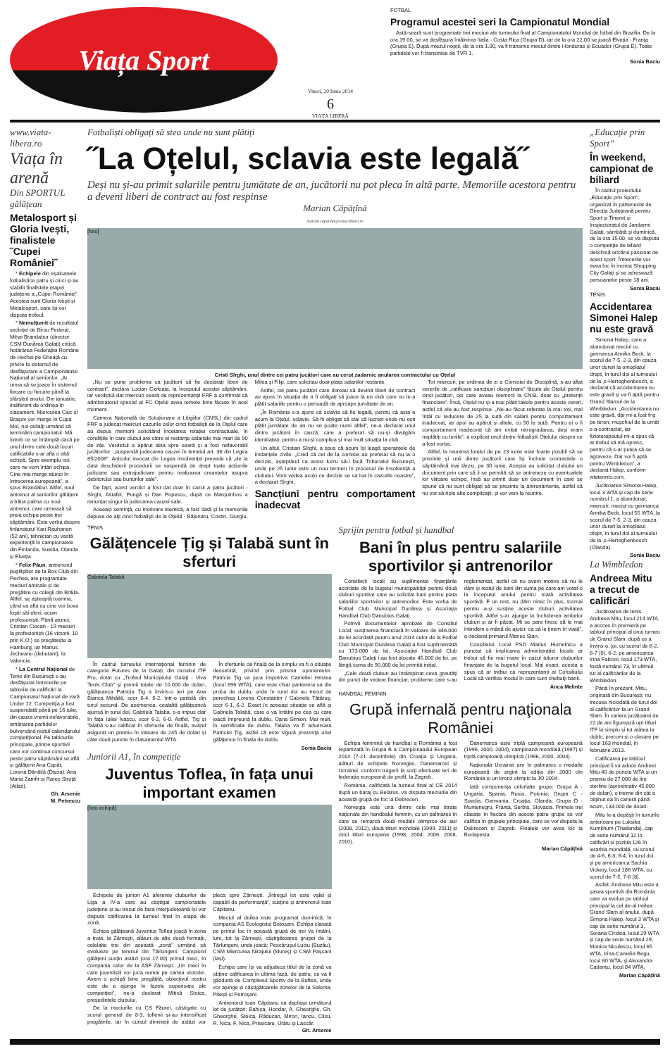Viața Sport
Vineri, 20 Iunie 2014
6
VIAȚA LIBERĂ
FOTBAL
Programul acestei seri la Campionatul Mondial
Astă-seară sunt programate trei meciuri ale turneului final al Campionatului Mondial de fotbal din Brazilia. De la ora 19.00, se va desfășura întâlnirea Italia - Costa Rica (Grupa D), iar de la ora 22.00 se joacă Elveția - Franța (Grupa E). După miezul nopții, de la ora 1.00, va fi transmis meciul dintre Honduras și Ecuador (Grupa E). Toate partidele vor fi transmise de TVR 1.
Sonia Baciu
www.viata-libera.ro
Viața în arenă
Din SPORTUL gălățean
Metalosport și Gloria Ivești, finalistele ˝Cupei României˝
* Echipele din eșaloanele fotbalistice patru și cinci și-au stabilit finalistele etapei județene a „Cupei României”. Acestea sunt Gloria Ivești și Metalosport, care își vor disputa trofeul.
* Nemulțumit de rezultatul ședinței de Birou Federal, Mihai Brandabur (director CSM Dunărea Galați) critică hotărârea Federației Române de Hochei pe Gheață cu privire la sistemul de desfășurare a Campionatului Național al seniorilor. „Ar urma să se joace în sistemul fiecare cu fiecare până la sfârșitul anului. Din ianuarie, indiferent de ordinea în clasament, Miercurea Ciuc și Brașov vor merge în Cupa Mol, noi ceilalți urmând să terminăm campionatul. Mă întreb ce se întâmplă dacă pe unul dintre cele două locuri calificabile s-ar afla o altă echipă. Spre exemplu noi, care ne vom întări echipa. Cine mai merge atunci în întrecerea europeană”, a spus Brandabur. Altfel, noul antrenor al seniorilor gălățeni a bătut palma cu noul antrenor, care urmează să preia echipa peste trei săptămâni. Este vorba despre finlandezul Kari Rauhanen (52 ani), tehnician cu vastă experiență în campionatele din Finlanda, Suedia, Olanda și Elveția.
* Felix Păun, antrenorul pugiliștilor de la Box Club din Pechea, are programate meciuri amicale și de pregătire cu colegii din Brăila. Altfel, se așteaptă toamna, când va afla cu cine vor boxa foștii săi elevi, acum profesioniști. Până atunci, Cristian Ciocan - 19 meciuri la profesioniști (16 victorii, 10 prin K.O.) se pregătește la Hamburg, iar Marius Jecheanu (debutant), la Valencia.
* La Centrul Național de Tenis din București s-au desfășurat întrecerile pe tablorile de calificări la Campionatul Național de vară Under 12. Competiția a fost suspendată până pe 16 iulie, din cauza vremii nefavorabile, amânarea partidelor bulversând restul calendarului competițional. Pe tablourile principale, printre sportivii care vor continua concursul peste patru săptămâni se află și gălățenii Ana Capăt, Lorena Dănăilă (Dacia), Ana Maria Zamfir și Rareș Struță (Atlas).
Gh. Arsenie
M. Petrescu
Fotbaliști obligați să stea unde nu sunt plătiți
˝La Oțelul, sclavia este legală˝
Deși nu și-au primit salariile pentru jumătate de an, jucătorii nu pot pleca în altă parte. Memoriile acestora pentru a deveni liberi de contract au fost respinse
Marian Căpățînă
marian.capatina@viata-libera.ro
[foto]
Cristi Sîrghi, unul dintre cei patru jucători care au cerut zadarnic anularea contractului cu Oțelul
„Nu se pune problema ca jucătorii să fie declarați liberi de contract”, declara Lucian Ciofoaia, la începutul acestei săptămâni, iar verdictul dat miercuri seară de reprezentanții FRF a confirmat că admistratorul special al FC Oțelul avea temele bine făcute în acel moment.
Camera Națională de Soluționare a Litigiilor (CNSL) din cadrul FRF a judecat miercuri cazurile celor cinci fotbaliști de la Oțelul care au depus memorii solicitând încetarea relației contractuale, în condițiile în care clubul are către ei restanțe salariale mai mari de 90 de zile. Verdictul a apărut abia spre seară și a fost nefavorabil jucătorilor: „suspendă judecarea cauzei în temeiul art. 36 din Legea 85/2006”. Articolul invocat din Legea insolvenței prevede că „de la data deschiderii procedurii se suspendă de drept toate acțiunile judiciare sau extrajudiciare pentru realizarea creanțelor asupra debitorului sau bunurilor sale”.
De fapt, acest verdict a fost dat doar în cazul a patru jucători - Sîrghi, Astafei, Pungă și Dan Popescu, după ce Marquinhos a renunțat singur la judecarea cauzei sale.
Aceeași sentință, cu motivare identică, a fost dată și la memoriile depuse de alți cinci fotbaliști de la Oțelul - Băjenaru, Costin, Giurgiu, Milea și Filip, care solicitau doar plata salariilor restante.
Astfel, cei patru jucători care doreau să devină liberi de contract au ajuns în situația de a fi obligați să joace la un club care nu le-a plătit salariile pentru o perioadă de aproape jumătate de an.
„În România s-a ajuns ca sclavia să fie legală, pentru că asta e acum la Oțelul, sclavie. Să fii obligat să stai să lucrezi unde nu ești plătit jumătate de an nu se poate numi altfel”, ne-a declarat unul dintre jucătorii în cauză, care a preferat să nu-și divulgăm identitatea, pentru a nu-și complica și mai mult situația la club.
Un altul, Cristian Sîrghi, a spus că acum își leagă speranțele de instanțele civile. „Cred că cei de la comisie au preferat să nu ia o decizie, așteptând ca acest lucru să-l facă Tribunalul București, unde pe 25 iunie este un nou termen în procesul de insolvență a clubului. Vom vedea acolo ce decizie se va lua în cazurile noastre”, a declarat Sîrghi.
Sancțiuni pentru comportament inadecvat
Tot miercuri, pe ordinea de zi a Comisiei de Disciplină, s-au aflat cererile de „ratificare sancțiuni disciplinare” făcute de Oțelul pentru cinci jucători, cei care aveau memorii la CNSL doar cu „pretenții financiare”. Însă, Oțelul nu și-a mai plătit taxele pentru aceste cereri, astfel că ele au fost respinse. „Ne-au făcut referate la mai toți, mai întâi cu reducere de 25 la sută din salarii pentru comportament inadecvat, iar apoi au apărut și altele, cu 50 la sută. Pentru ei o fi comportament inadecvat că am evitat retrogradarea, deși eram neplătiți cu lunile”, a explicat unul dintre fotbaliștii Oțelului despre ce a fost vorba.
Altfel, la reunirea lotului de pe 23 iunie este foarte posibil să se prezinte și unii dintre jucătorii care își încheie contractele o săptămână mai târziu, pe 30 iunie. Aceștia au solicitat clubului un document prin care să li se permită să se antreneze cu eventualele lor viitoare echipe, însă au primit doar un document în care se spune că nu sunt obligați să se prezinte la antrenamente, astfel că nu vor să riște alte complicații, și vor veni la reunire.
TENIS
Gălățencele Țig și Talabă sunt în sferturi
Gabriela Talabă
În cadrul turneului internațional feminin de categorie Futures de la Galați, din circuitul ITF Pro, dotat cu „Trofeul Municipiului Galați - Viva Tenis Club” și premii totale de 10.000 de dolari, gălățeanca Patricia Țig a învins-o ieri pe Ana Bianca Mihăilă, scor 6-4, 6-2, într-o partidă din turul secund. De asemenea, cealaltă gălățeancă ajunsă în turul doi, Gabriela Talaba, s-a impus clar în fața Iuliei Ivașcu, scor 6-2, 6-0. Astfel, Țig și Talabă s-au calificat în sferturile de finală, având asigurat un premiu în valoare de 245 de dolari și câte două puncte în clasamentul WTA.
În sferturile de finală de la simplu va fi o situație deosebită, privind prin prisma oponentelor. Patricia Țig va juca împotriva Cameliei Hristea (locul 896 WTA), care este chiar partenera sa din proba de dublu, unde în turul doi au trecut de perechea Lorena Constantin / Gabriela Tătăruș, scor 6-1, 6-2. Exact în aceeași situație se află și Gabriela Talabă, care o va întâlni pe cea cu care joacă împreună la dublu, Oana Simion. Mai mult, în semifinala de dublu, Talaba va fi adversara Patriciei Țig, astfel că este sigură prezența unei gălățence în finala de dublu.
Sonia Baciu
Juniorii A1, în competiție
Juventus Toflea, în fața unui important examen
[foto echipă]
Echipele de juniori A1 aferente cluburilor de Liga a IV-a care au câștigat campionatele județene și au trecut de faza interjudețeană își vor disputa calificarea la turneul final în etapa de zonă.
Echipa gălățeană Juventus Toflea joacă în zona a treia, la Zărnești, alături de alte două formații, celelalte trei din această „zonă” urmând să evolueze pe terenul din Tărlungeni. Campionii gălățeni susțin astăzi (ora 17.00) primul meci, în compania celor de la ASF Zărnești. „Un meci în care juventiștii vor juca numai pe cartea victoriei. Avem o echipă bine pregătită, obiectivul nostru este de a ajunge în fazele superioare ale competiției”, ne-a declarat Mitică Stoica, președintele clubului.
De la meciurile cu CS Făurei, câștigate cu scorul general de 8-3, toflenii și-au intensificat pregătirile, iar în cursul dimineții de astăzi vor pleca spre Zărnești. „Întregul lot este valid și capabil de performanță”, susține și antrenorul Ioan Căpitanu.
Meciul al doilea este programat duminică, în compania AS Ecologistul Botoșani. Echipa clasată pe primul loc în această grupă de trei va întâlni, luni, tot la Zărnești, câștigătoarea grupei de la Tărlungeni, unde joacă: Pescărușul Luciu (Buzău), CSM Miercurea Nirajului (Mureș) și CSM Pașcani (Iași).
Echipa care își va adjudeca titlul de la zonă va obține calificarea în ultima fază, de patru, ce va fi găzduită de Complexul Sportiv de la Buftea, unde vor ajunge și câștigătoarele zonelor de la Salonta, Pitești și Petroșani.
Antrenorul Ioan Căpitanu va deplasa următorul lot de jucători: Bahica, Hondar, A. Gheorghe, Gh. Gheorghe, Stoica, Răducan, Miron, Iancu, Clisu, R. Nica, F. Nica, Prisecaru, Urâtu și Lascăr.
Gh. Arsenie
Sprijin pentru fotbal și handbal
Bani în plus pentru salariile sportivilor și antrenorilor
Consilierii locali au suplimentat finanțările acordate de la bugetul municipalității pentru două cluburi sportive care au solicitat bani pentru plata salariilor sportivilor și antrenorilor. Este vorba de Fotbal Club Municipal Dunărea și Asociația Handbal Club Danubius Galați.
Potrivit documentelor aprobate de Consiliul Local, susținerea financiară în valoare de 346.000 de lei acordată pentru anul 2014 celor de la Fotbal Club Municipal Dunărea Galați a fost suplimentată cu 173.000 de lei. Asociației Handbal Club Danubius Galați i-au fost alocate 45.000 de lei, pe lângă suma de 90.000 de lei primită inițial.
„Cele două cluburi au întâmpinat ceva greutăți din punct de vedere financiar, probleme care s-au reglementat, astfel că nu avem motive să nu le dăm și restul de bani din suma pe care am votat-o la începutul anului pentru toată activitatea sportivă. E un rest, nu dăm nimic în plus, tocmai pentru a-și susține aceste cluburi activitatea sportivă. Altfel s-ar ajunge la închiderea ambelor cluburi și ar fi păcat. Mi se pare firesc să le mai întindem o mână de ajutor, ca să le ținem în viață”, a declarat primarul Marius Stan.
Consilierul Local PSD Marius Humelnicu a punctat că implicarea administrației locale ar trebui să fie mai mare în cazul tuturor cluburilor finanțate de la bugetul local. Mai exact, acesta a spus că ar trebui ca reprezentanți ai Consiliului Local să verifice modul în care sunt cheltuiți banii.
Anca Melinte
HANDBAL FEMININ
Grupă infernală pentru naţionala României
Echipa feminină de handbal a României a fost repartizată în Grupa B a Campionatului European 2014 (7-21 decembrie) din Croația și Ungaria, alături de echipele Norvegiei, Danemarcei și Ucrainei, conform tragerii la sorți efectuate ieri de federația europeană de profil, la Zagreb.
România, calificată la turneul final al CE 2014 după un baraj cu Belarus, va disputa meciurile din această grupă de foc la Debrecen.
Norvegia este una dintre cele mai titrate naționale din handbalul feminin, cu un palmares în care se remarcă două medalii olimpice de aur (2008, 2012), două titluri mondiale (1999, 2011) și cinci titluri europene (1998, 2004, 2006, 2008, 2010).
Danemarca este triplă campioană europeană (1996, 2000, 2004), campioană mondială (1997) și triplă campioană olimpică (1996, 2000, 2004).
Naționala Ucrainei are în palmares o medalie europeană de argint la ediția din 2000 din România și un bronz olimpic la JO 2004.
Iată componența celorlalte grupe: Grupa A - Ungaria, Spania, Rusia, Polonia; Grupa C - Suedia, Germania, Croația, Olanda; Grupa D - Muntenegru, Franța, Serbia, Slovacia. Primele trei clasate în fiecare din aceste patru grupe se vor califica în grupele principale, care se vor disputa la Debrecen și Zagreb. Finalele vor avea loc la Budapesta.
Marian Căpățînă
„Educație prin Sport”
În weekend, campionat de biliard
În cadrul proiectului „Educație prin Sport”, organizat în parteneriat de Direcția Județeană pentru Sport și Tineret și Inspectoratul de Jandarmi Galați, sâmbătă și duminică, de la ora 15.00, se va disputa o competiție de biliard deschisă oricărui pasionat de acest sport. Întrecerile vor avea loc în incinta Shopping City Galați și se adresează persoanelor peste 18 ani.
Sonia Baciu
TENIS
Accidentarea Simonei Halep nu este gravă
Simona Halep, care a abandonat meciul cu germanca Annika Beck, la scorul de 7-5, 2-3, din cauza unor dureri la omoplatul drept, în turul doi al turneului de la ‚s-Hertoghenbosch, a declarat că accidentarea nu este gravă și va fi aptă pentru Grand Slamul de la Wimbledon. „Accidentarea nu este gravă, dar mi-a fost frig pe teren, mușchiul de la umăr s-a contractat, iar fizioterapeutul mi-a spus că ar trebui să mă opresc, pentru că s-ar putea să se agraveze. Dar voi fi aptă pentru Wimbledon”, a declarat Halep, conform wtatennis.com.
Jucătoarea Simona Halep, locul 3 WTA și cap de serie numărul 1, a abandonat, miercuri, meciul cu germanca Annika Beck, locul 55 WTA, la scorul de 7-5, 2-3, din cauza unor dureri la omoplatul drept, în turul doi al turneului de la ‚s-Hertoghenbosch (Olanda).
Sonia Baciu
La Wimbledon
Andreea Mitu a trecut de calificări
Jucătoarea de tenis Andreea Mitu, locul 214 WTA, a accces în premieră pe tabloul principal al unui turneu de Grand Slam, după ce a învins-o, joi, cu scorul de 6-2, 6-7 (0), 6-2, pe americanca Irina Falconi, locul 173 WTA, fostă numărul 73, în ultimul tur al calificărilor de la Wimbledon.
Până în prezent, Mitu, originară din București, nu trecuse niciodată de turul doi al calificărilor la un Grand Slam. În cariera jucătoarei de 22 de ani figurează opt titluri ITF la simplu și tot atâtea la dublu, precum și o clasare pe locul 163 mondial, în februarie 2013.
Calificarea pe tabloul principal îi va aduce Andreei Mitu 40 de puncte WTA și un premiu de 27.000 de lire sterline (aproximativ 45.000 de dolari), o treime din cât a obținut ea în carieră până acum, 133.000 de dolari.
Mitu le-a depășit în turrurile anterioare pe Luksika Kumkhum (Thailanda), cap de serie numărul 12 în calificări și poziția 126 în ierarhia mondială, cu scorul de 4-6, 6-3, 6-4, în turul doi, și pe americanca Sachia Vickery, locul 186 WTA, cu scorul de 7-5, 7-6 (8).
Astfel, Andreea Mitu este a șasea sportivă din România care va evolua pe tabloul principal la cel de-al treilea Grand Slam al anului, după Simona Halep, locul 3 WTA și cap de serie numărul 3, Sorana Cîrstea, locul 29 WTA și cap de serie numărul 29, Monica Niculescu, locul 65 WTA, Irina-Camelia Begu, locul 80 WTA, și Alexandra Cadanțu, locul 84 WTA.
Marian Căpățînă